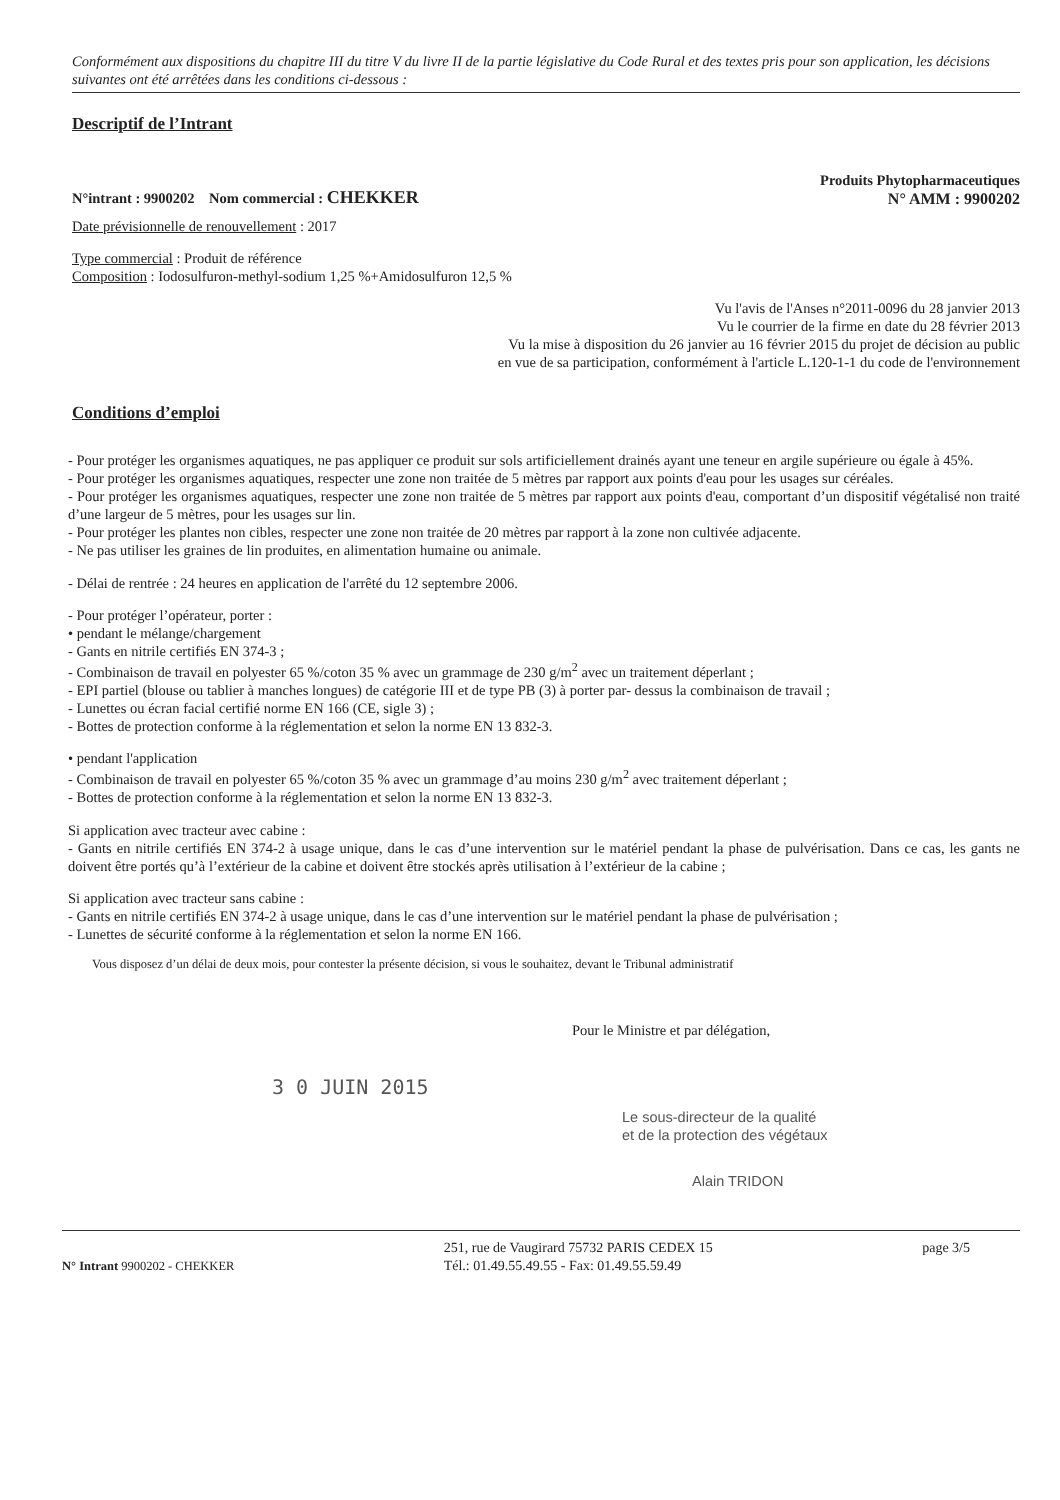Conformément aux dispositions du chapitre III du titre V du livre II de la partie législative du Code Rural et des textes pris pour son application, les décisions suivantes ont été arrêtées dans les conditions ci-dessous :
Descriptif de l’Intrant
N°intrant : 9900202 Nom commercial : CHEKKER
Produits Phytopharmaceutiques
N° AMM : 9900202
Date prévisionnelle de renouvellement : 2017
Type commercial : Produit de référence
Composition : Iodosulfuron-methyl-sodium 1,25 %+Amidosulfuron 12,5 %
Vu l'avis de l'Anses n°2011-0096 du 28 janvier 2013
Vu le courrier de la firme en date du 28 février 2013
Vu la mise à disposition du 26 janvier au 16 février 2015 du projet de décision au public
en vue de sa participation, conformément à l'article L.120-1-1 du code de l'environnement
Conditions d’emploi
- Pour protéger les organismes aquatiques, ne pas appliquer ce produit sur sols artificiellement drainés ayant une teneur en argile supérieure ou égale à 45%.
- Pour protéger les organismes aquatiques, respecter une zone non traitée de 5 mètres par rapport aux points d'eau pour les usages sur céréales.
- Pour protéger les organismes aquatiques, respecter une zone non traitée de 5 mètres par rapport aux points d'eau, comportant d’un dispositif végétalisé non traité d’une largeur de 5 mètres, pour les usages sur lin.
- Pour protéger les plantes non cibles, respecter une zone non traitée de 20 mètres par rapport à la zone non cultivée adjacente.
- Ne pas utiliser les graines de lin produites, en alimentation humaine ou animale.
- Délai de rentrée : 24 heures en application de l'arrêté du 12 septembre 2006.
- Pour protéger l’opérateur, porter :
• pendant le mélange/chargement
- Gants en nitrile certifiés EN 374-3 ;
- Combinaison de travail en polyester 65 %/coton 35 % avec un grammage de 230 g/m<sup>2</sup> avec un traitement déperlant ;
- EPI partiel (blouse ou tablier à manches longues) de catégorie III et de type PB (3) à porter par- dessus la combinaison de travail ;
- Lunettes ou écran facial certifié norme EN 166 (CE, sigle 3) ;
- Bottes de protection conforme à la réglementation et selon la norme EN 13 832-3.
• pendant l'application
- Combinaison de travail en polyester 65 %/coton 35 % avec un grammage d’au moins 230 g/m<sup>2</sup> avec traitement déperlant ;
- Bottes de protection conforme à la réglementation et selon la norme EN 13 832-3.
Si application avec tracteur avec cabine :
- Gants en nitrile certifiés EN 374-2 à usage unique, dans le cas d’une intervention sur le matériel pendant la phase de pulvérisation. Dans ce cas, les gants ne doivent être portés qu’à l’extérieur de la cabine et doivent être stockés après utilisation à l’extérieur de la cabine ;
Si application avec tracteur sans cabine :
- Gants en nitrile certifiés EN 374-2 à usage unique, dans le cas d’une intervention sur le matériel pendant la phase de pulvérisation ;
- Lunettes de sécurité conforme à la réglementation et selon la norme EN 166.
Vous disposez d’un délai de deux mois, pour contester la présente décision, si vous le souhaitez, devant le Tribunal administratif
Pour le Ministre et par délégation,
3 0 JUIN 2015
Le sous-directeur de la qualité
et de la protection des végétaux
Alain TRIDON
N° Intrant 9900202 - CHEKKER 251, rue de Vaugirard 75732 PARIS CEDEX 15
Tél.: 01.49.55.49.55 - Fax: 01.49.55.59.49
page 3/5